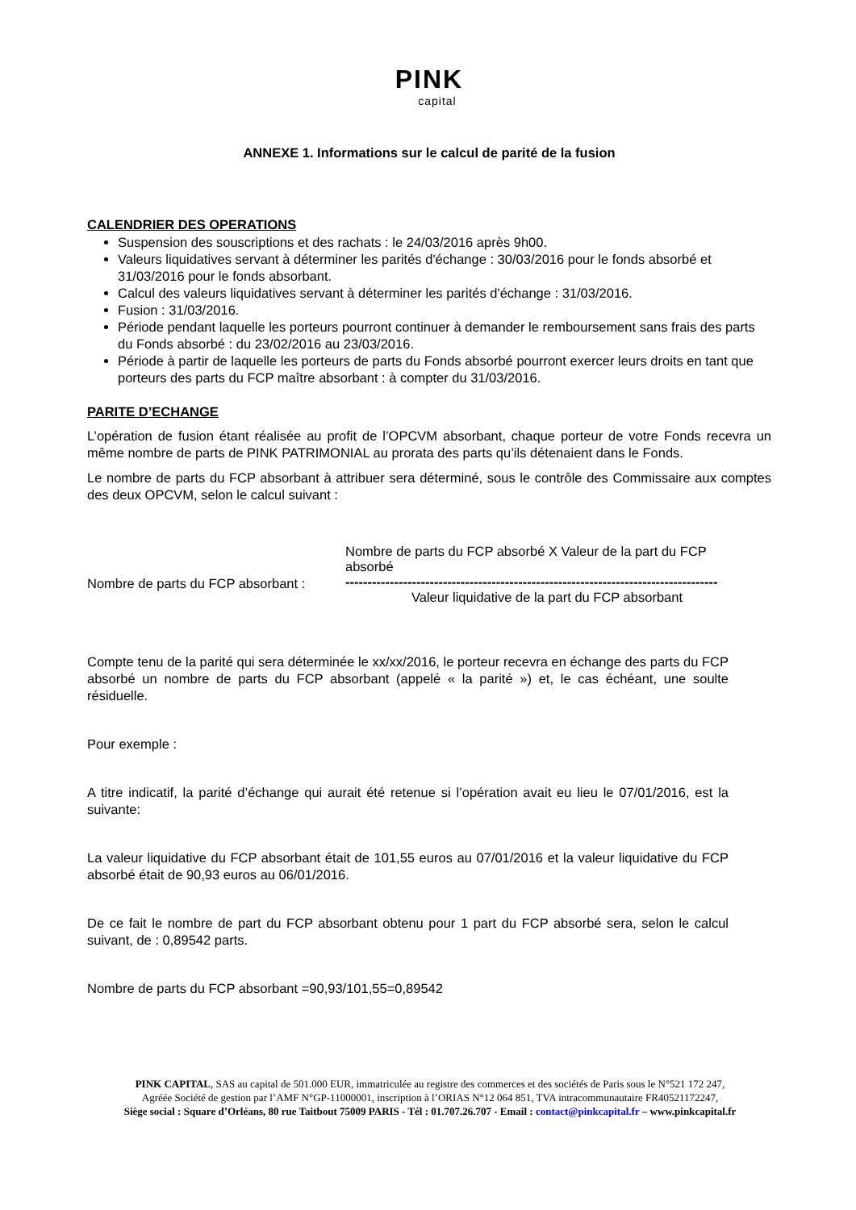PINK
capital
ANNEXE 1. Informations sur le calcul de parité de la fusion
CALENDRIER DES OPERATIONS
Suspension des souscriptions et des rachats : le 24/03/2016 après 9h00.
Valeurs liquidatives servant à déterminer les parités d'échange : 30/03/2016 pour le fonds absorbé et 31/03/2016 pour le fonds absorbant.
Calcul des valeurs liquidatives servant à déterminer les parités d'échange : 31/03/2016.
Fusion : 31/03/2016.
Période pendant laquelle les porteurs pourront continuer à demander le remboursement sans frais des parts du Fonds absorbé : du 23/02/2016 au 23/03/2016.
Période à partir de laquelle les porteurs de parts du Fonds absorbé pourront exercer leurs droits en tant que porteurs des parts du FCP maître absorbant : à compter du 31/03/2016.
PARITE D’ECHANGE
L’opération de fusion étant réalisée au profit de l’OPCVM absorbant, chaque porteur de votre Fonds recevra un même nombre de parts de PINK PATRIMONIAL au prorata des parts qu’ils détenaient dans le Fonds.
Le nombre de parts du FCP absorbant à attribuer sera déterminé, sous le contrôle des Commissaire aux comptes des deux OPCVM, selon le calcul suivant :
Nombre de parts du FCP absorbant :
Nombre de parts du FCP absorbé X Valeur de la part du FCP absorbé
------------------------------------------------------------------------------------
Valeur liquidative de la part du FCP absorbant
Compte tenu de la parité qui sera déterminée le xx/xx/2016, le porteur recevra en échange des parts du FCP absorbé un nombre de parts du FCP absorbant (appelé « la parité ») et, le cas échéant, une soulte résiduelle.
Pour exemple :
A titre indicatif, la parité d’échange qui aurait été retenue si l’opération avait eu lieu le 07/01/2016, est la suivante:
La valeur liquidative du FCP absorbant était de 101,55 euros au 07/01/2016 et la valeur liquidative du FCP absorbé était de 90,93 euros au 06/01/2016.
De ce fait le nombre de part du FCP absorbant obtenu pour 1 part du FCP absorbé sera, selon le calcul suivant, de : 0,89542 parts.
Nombre de parts du FCP absorbant =90,93/101,55=0,89542
PINK CAPITAL, SAS au capital de 501.000 EUR, immatriculée au registre des commerces et des sociétés de Paris sous le N°521 172 247,
Agréée Société de gestion par l’AMF N°GP-11000001, inscription à l’ORIAS N°12 064 851, TVA intracommunautaire FR40521172247,
Siège social : Square d’Orléans, 80 rue Taitbout 75009 PARIS - Tél : 01.707.26.707 - Email : contact@pinkcapital.fr – www.pinkcapital.fr